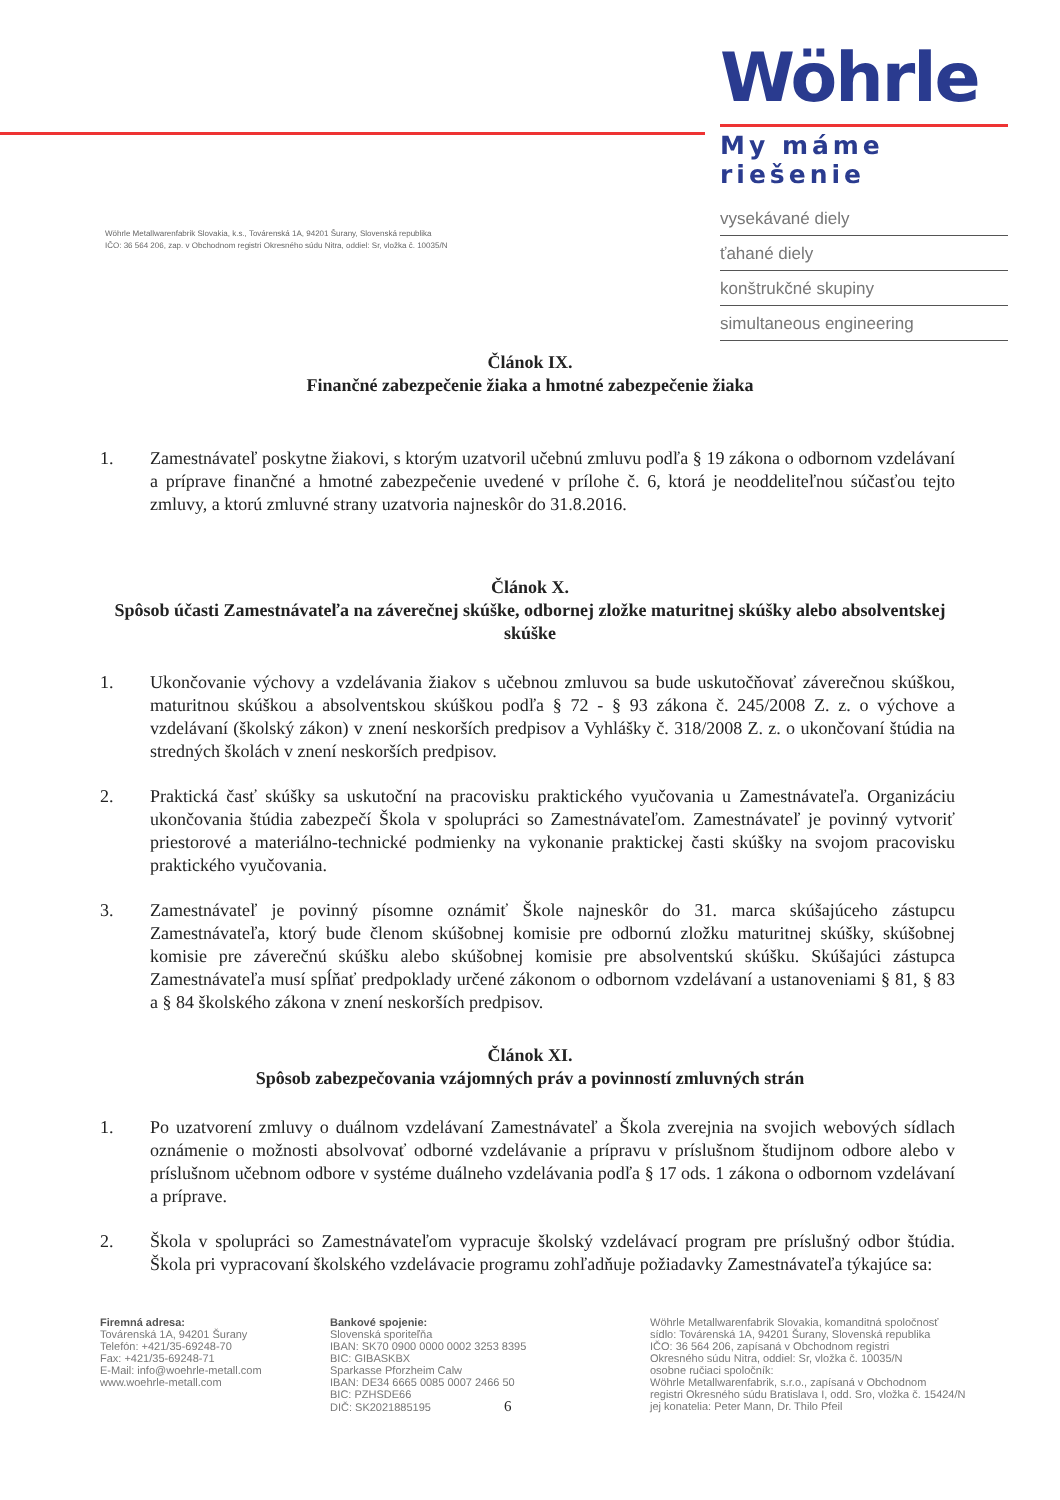Wöhrle Metallwarenfabrik Slovakia, k.s., Továrenská 1A, 94201 Šurany, Slovenská republika
IČO: 36 564 206, zap. v Obchodnom registri Okresného súdu Nitra, oddiel: Sr, vložka č. 10035/N
Wöhrle
My máme riešenie
vysekávané diely
ťahané diely
konštrukčné skupiny
simultaneous engineering
Článok IX.
Finančné zabezpečenie žiaka a hmotné zabezpečenie žiaka
1. Zamestnávateľ poskytne žiakovi, s ktorým uzatvoril učebnú zmluvu podľa § 19 zákona o odbornom vzdelávaní a príprave finančné a hmotné zabezpečenie uvedené v prílohe č. 6, ktorá je neoddeliteľnou súčasťou tejto zmluvy, a ktorú zmluvné strany uzatvoria najneskôr do 31.8.2016.
Článok X.
Spôsob účasti Zamestnávateľa na záverečnej skúške, odbornej zložke maturitnej skúšky alebo absolventskej skúške
1. Ukončovanie výchovy a vzdelávania žiakov s učebnou zmluvou sa bude uskutočňovať záverečnou skúškou, maturitnou skúškou a absolventskou skúškou podľa § 72 - § 93 zákona č. 245/2008 Z. z. o výchove a vzdelávaní (školský zákon) v znení neskorších predpisov a Vyhlášky č. 318/2008 Z. z. o ukončovaní štúdia na stredných školách v znení neskorších predpisov.
2. Praktická časť skúšky sa uskutoční na pracovisku praktického vyučovania u Zamestnávateľa. Organizáciu ukončovania štúdia zabezpečí Škola v spolupráci so Zamestnávateľom. Zamestnávateľ je povinný vytvoriť priestorové a materiálno-technické podmienky na vykonanie praktickej časti skúšky na svojom pracovisku praktického vyučovania.
3. Zamestnávateľ je povinný písomne oznámiť Škole najneskôr do 31. marca skúšajúceho zástupcu Zamestnávateľa, ktorý bude členom skúšobnej komisie pre odbornú zložku maturitnej skúšky, skúšobnej komisie pre záverečnú skúšku alebo skúšobnej komisie pre absolventskú skúšku. Skúšajúci zástupca Zamestnávateľa musí spĺňať predpoklady určené zákonom o odbornom vzdelávaní a ustanoveniami § 81, § 83 a § 84 školského zákona v znení neskorších predpisov.
Článok XI.
Spôsob zabezpečovania vzájomných práv a povinností zmluvných strán
1. Po uzatvorení zmluvy o duálnom vzdelávaní Zamestnávateľ a Škola zverejnia na svojich webových sídlach oznámenie o možnosti absolvovať odborné vzdelávanie a prípravu v príslušnom študijnom odbore alebo v príslušnom učebnom odbore v systéme duálneho vzdelávania podľa § 17 ods. 1 zákona o odbornom vzdelávaní a príprave.
2. Škola v spolupráci so Zamestnávateľom vypracuje školský vzdelávací program pre príslušný odbor štúdia. Škola pri vypracovaní školského vzdelávacie programu zohľadňuje požiadavky Zamestnávateľa týkajúce sa:
Firemná adresa:
Továrenská 1A, 94201 Šurany
Telefón: +421/35-69248-70
Fax: +421/35-69248-71
E-Mail: info@woehrle-metall.com
www.woehrle-metall.com
Bankové spojenie:
Slovenská sporiteľňa
IBAN: SK70 0900 0000 0002 3253 8395
BIC: GIBASKBX
Sparkasse Pforzheim Calw
IBAN: DE34 6665 0085 0007 2466 50
BIC: PZHSDE66
DIČ: SK2021885195 6
Wöhrle Metallwarenfabrik Slovakia, komanditná spoločnosť
sídlo: Továrenská 1A, 94201 Šurany, Slovenská republika
IČO: 36 564 206, zapísaná v Obchodnom registri
Okresného súdu Nitra, oddiel: Sr, vložka č. 10035/N
osobne ručiaci spoločník:
Wöhrle Metallwarenfabrik, s.r.o., zapísaná v Obchodnom
registri Okresného súdu Bratislava I, odd. Sro, vložka č. 15424/N
jej konatelia: Peter Mann, Dr. Thilo Pfeil